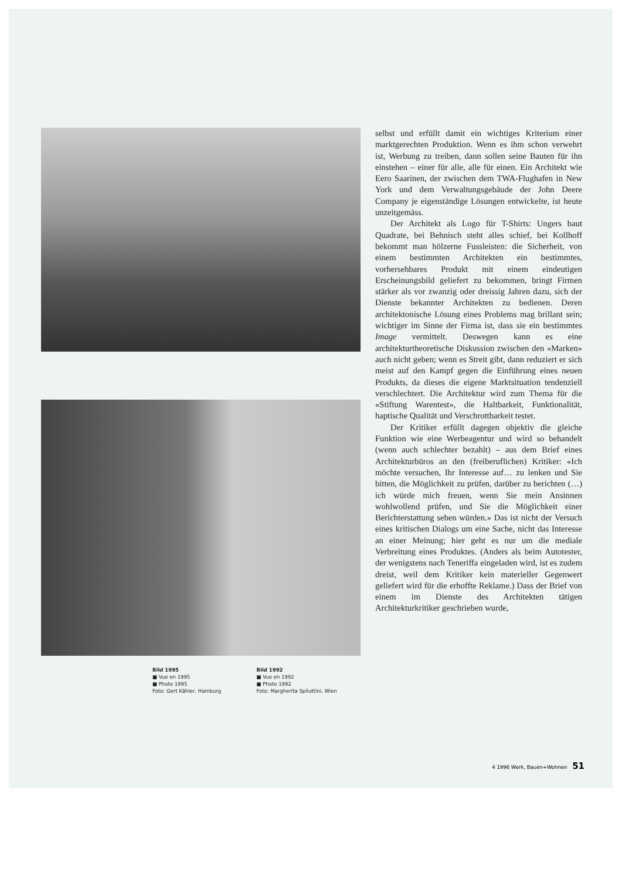Bild 1995
■ Vue en 1995
■ Photo 1995
Foto: Gert Kähler, Hamburg
Bild 1992
■ Vue en 1992
■ Photo 1992
Foto: Margherita Spiluttini, Wien
selbst und erfüllt damit ein wichtiges Kriterium einer marktgerechten Produktion. Wenn es ihm schon verwehrt ist, Werbung zu treiben, dann sollen seine Bauten für ihn einstehen – einer für alle, alle für einen. Ein Architekt wie Eero Saarinen, der zwischen dem TWA-Flughafen in New York und dem Verwaltungsgebäude der John Deere Company je eigenständige Lösungen entwickelte, ist heute unzeitgemäss.
Der Architekt als Logo für T-Shirts: Ungers baut Quadrate, bei Behnisch steht alles schief, bei Kollhoff bekommt man hölzerne Fussleisten: die Sicherheit, von einem bestimmten Architekten ein bestimmtes, vorhersehbares Produkt mit einem eindeutigen Erscheinungsbild geliefert zu bekommen, bringt Firmen stärker als vor zwanzig oder dreissig Jahren dazu, sich der Dienste bekannter Architekten zu bedienen. Deren architektonische Lösung eines Problems mag brillant sein; wichtiger im Sinne der Firma ist, dass sie ein bestimmtes Image vermittelt. Deswegen kann es eine architekturtheoretische Diskussion zwischen den «Marken» auch nicht geben; wenn es Streit gibt, dann reduziert er sich meist auf den Kampf gegen die Einführung eines neuen Produkts, da dieses die eigene Marktsituation tendenziell verschlechtert. Die Architektur wird zum Thema für die «Stiftung Warentest», die Haltbarkeit, Funktionalität, haptische Qualität und Verschrottbarkeit testet.
Der Kritiker erfüllt dagegen objektiv die gleiche Funktion wie eine Werbeagentur und wird so behandelt (wenn auch schlechter bezahlt) – aus dem Brief eines Architekturbüros an den (freiberuflichen) Kritiker: «Ich möchte versuchen, Ihr Interesse auf… zu lenken und Sie bitten, die Möglichkeit zu prüfen, darüber zu berichten (…) ich würde mich freuen, wenn Sie mein Ansinnen wohlwollend prüfen, und Sie die Möglichkeit einer Berichterstattung sehen würden.» Das ist nicht der Versuch eines kritischen Dialogs um eine Sache, nicht das Interesse an einer Meinung; hier geht es nur um die mediale Verbreitung eines Produktes. (Anders als beim Autotester, der wenigstens nach Teneriffa eingeladen wird, ist es zudem dreist, weil dem Kritiker kein materieller Gegenwert geliefert wird für die erhoffte Reklame.) Dass der Brief von einem im Dienste des Architekten tätigen Architekturkritiker geschrieben wurde,
4 1996 Werk, Bauen+Wohnen 51